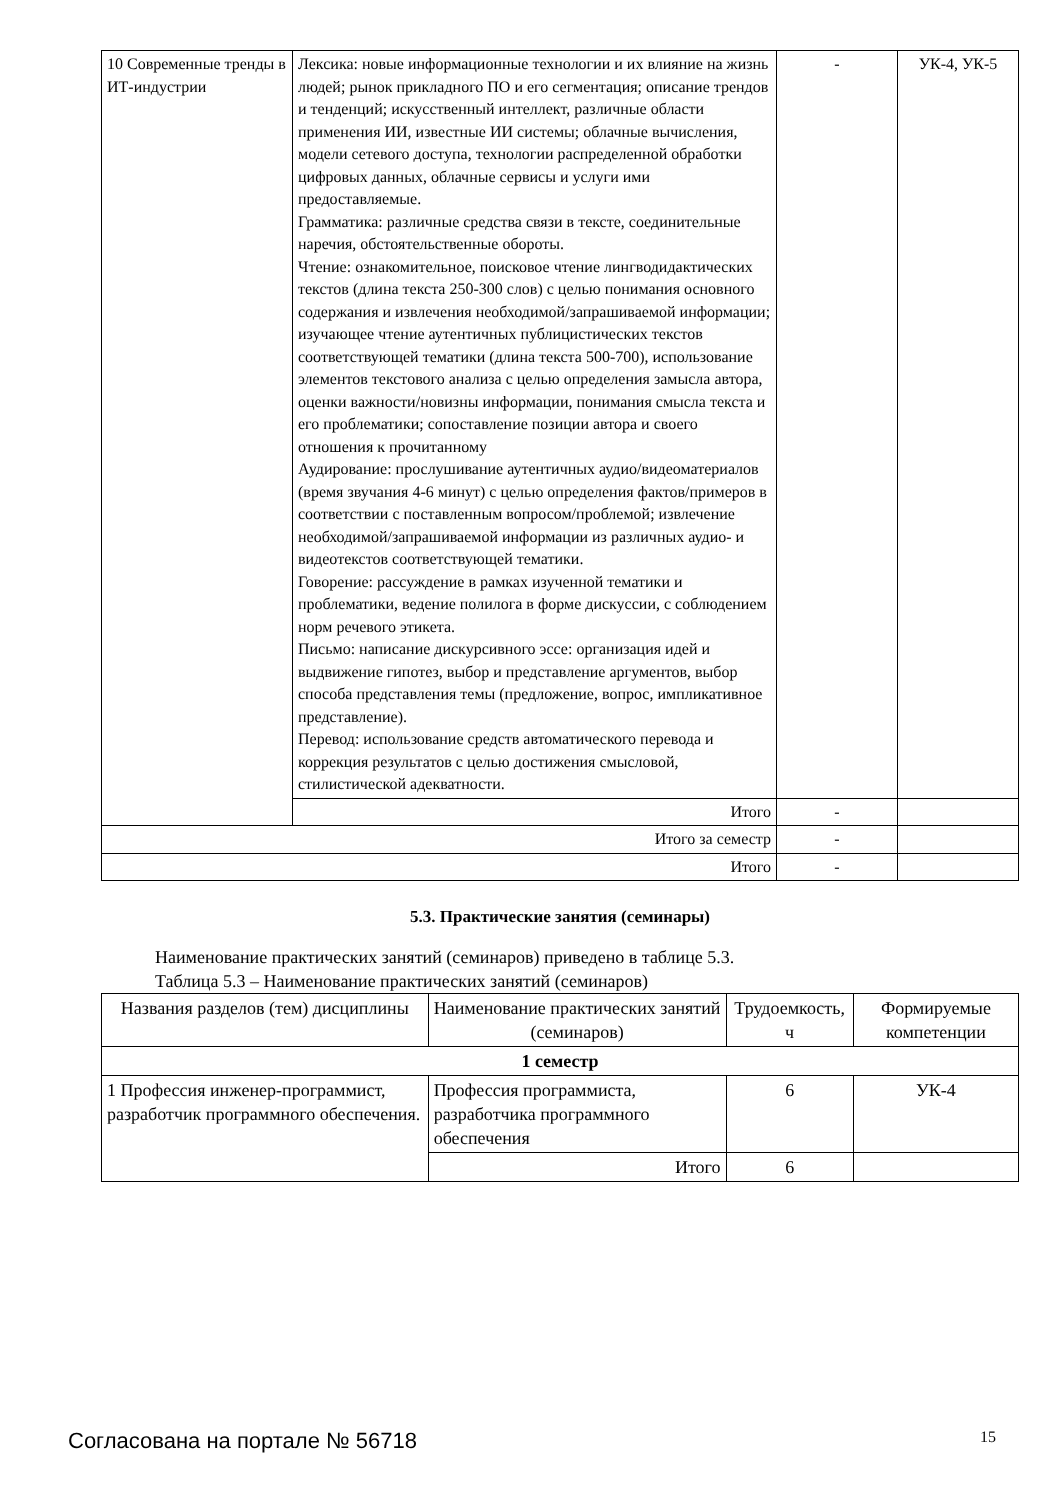| 10 Современные тренды в ИТ-индустрии | Лексика: новые информационные технологии и их влияние на жизнь людей; рынок прикладного ПО и его сегментация; описание трендов и тенденций; искусственный интеллект, различные области применения ИИ, известные ИИ системы; облачные вычисления, модели сетевого доступа, технологии распределенной обработки цифровых данных, облачные сервисы и услуги ими предоставляемые. Грамматика: различные средства связи в тексте, соединительные наречия, обстоятельственные обороты. Чтение: ознакомительное, поисковое чтение лингводидактических текстов (длина текста 250-300 слов) с целью понимания основного содержания и извлечения необходимой/запрашиваемой информации; изучающее чтение аутентичных публицистических текстов соответствующей тематики (длина текста 500-700), использование элементов текстового анализа с целью определения замысла автора, оценки важности/новизны информации, понимания смысла текста и его проблематики; сопоставление позиции автора и своего отношения к прочитанному Аудирование: прослушивание аутентичных аудио/видеоматериалов (время звучания 4-6 минут) с целью определения фактов/примеров в соответствии с поставленным вопросом/проблемой; извлечение необходимой/запрашиваемой информации из различных аудио- и видеотекстов соответствующей тематики. Говорение: рассуждение в рамках изученной тематики и проблематики, ведение полилога в форме дискуссии, с соблюдением норм речевого этикета. Письмо: написание дискурсивного эссе: организация идей и выдвижение гипотез, выбор и представление аргументов, выбор способа представления темы (предложение, вопрос, импликативное представление). Перевод: использование средств автоматического перевода и коррекция результатов с целью достижения смысловой, стилистической адекватности. | - | УК-4, УК-5 |
| | Итого | - | |
| Итого за семестр | | - | |
| Итого | | - | |
5.3. Практические занятия (семинары)
Наименование практических занятий (семинаров) приведено в таблице 5.3.
Таблица 5.3 – Наименование практических занятий (семинаров)
| Названия разделов (тем) дисциплины | Наименование практических занятий (семинаров) | Трудоемкость, ч | Формируемые компетенции |
| --- | --- | --- | --- |
| 1 семестр | | | |
| 1 Профессия инженер-программист, разработчик программного обеспечения. | Профессия программиста, разработчика программного обеспечения | 6 | УК-4 |
| | Итого | 6 | |
Согласована на портале № 56718 15